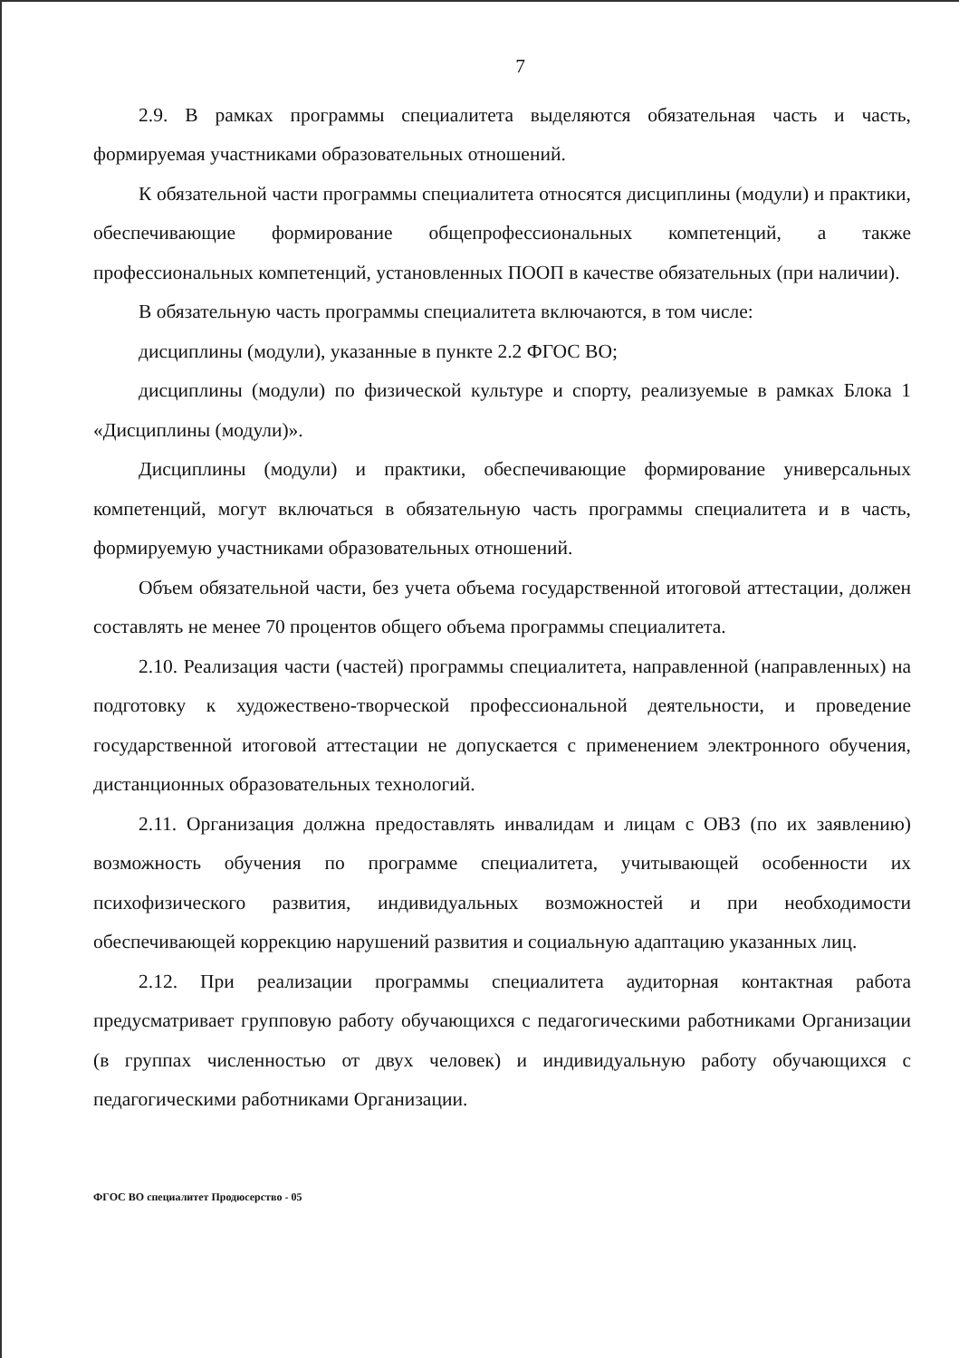7
2.9. В рамках программы специалитета выделяются обязательная часть и часть, формируемая участниками образовательных отношений.
К обязательной части программы специалитета относятся дисциплины (модули) и практики, обеспечивающие формирование общепрофессиональных компетенций, а также профессиональных компетенций, установленных ПООП в качестве обязательных (при наличии).
В обязательную часть программы специалитета включаются, в том числе:
дисциплины (модули), указанные в пункте 2.2 ФГОС ВО;
дисциплины (модули) по физической культуре и спорту, реализуемые в рамках Блока 1 «Дисциплины (модули)».
Дисциплины (модули) и практики, обеспечивающие формирование универсальных компетенций, могут включаться в обязательную часть программы специалитета и в часть, формируемую участниками образовательных отношений.
Объем обязательной части, без учета объема государственной итоговой аттестации, должен составлять не менее 70 процентов общего объема программы специалитета.
2.10. Реализация части (частей) программы специалитета, направленной (направленных) на подготовку к художествено-творческой профессиональной деятельности, и проведение государственной итоговой аттестации не допускается с применением электронного обучения, дистанционных образовательных технологий.
2.11. Организация должна предоставлять инвалидам и лицам с ОВЗ (по их заявлению) возможность обучения по программе специалитета, учитывающей особенности их психофизического развития, индивидуальных возможностей и при необходимости обеспечивающей коррекцию нарушений развития и социальную адаптацию указанных лиц.
2.12. При реализации программы специалитета аудиторная контактная работа предусматривает групповую работу обучающихся с педагогическими работниками Организации (в группах численностью от двух человек) и индивидуальную работу обучающихся с педагогическими работниками Организации.
ФГОС ВО специалитет Продюсерство - 05